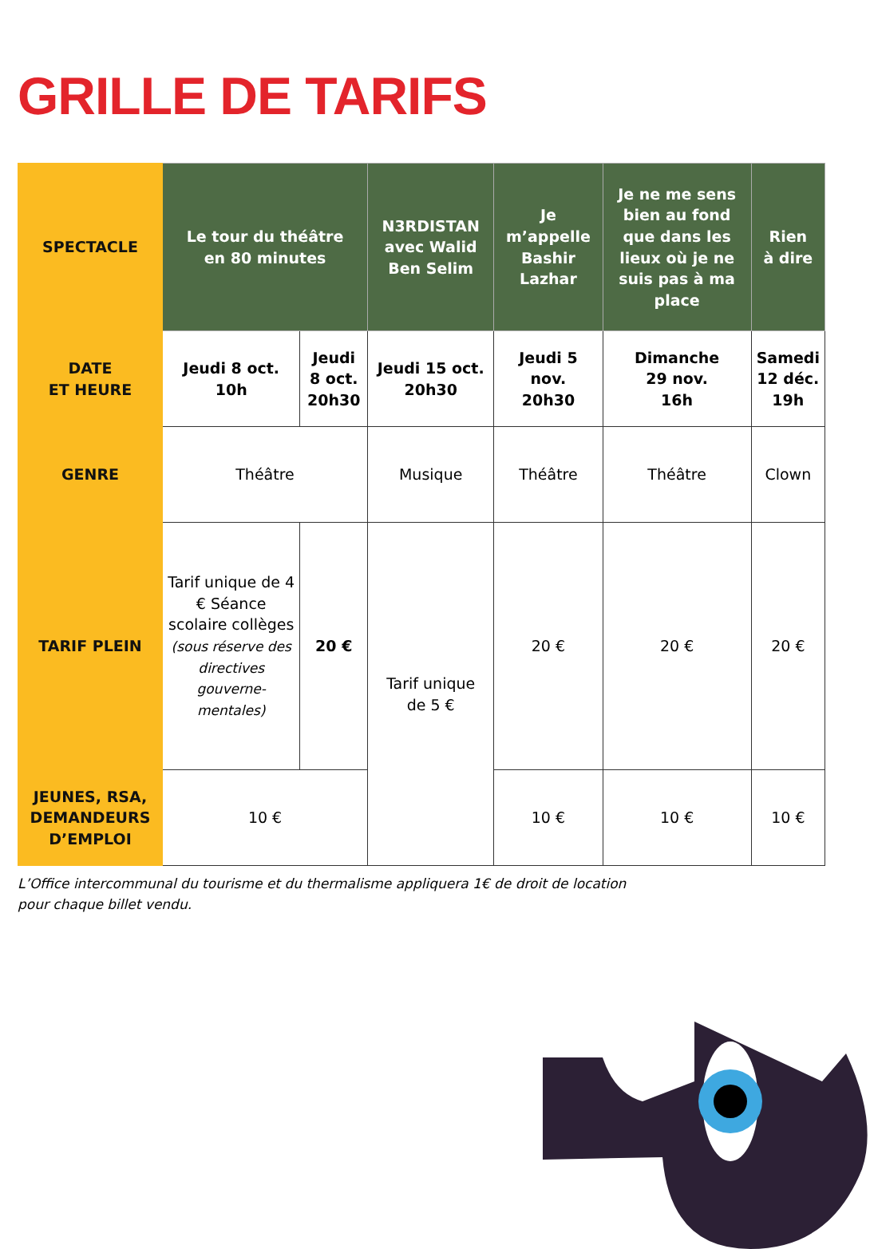GRILLE DE TARIFS
| SPECTACLE | Le tour du théâtre en 80 minutes | | N3RDISTAN avec Walid Ben Selim | Je m’appelle Bashir Lazhar | Je ne me sens bien au fond que dans les lieux où je ne suis pas à ma place | Rien à dire |
| --- | --- | --- | --- | --- | --- | --- |
| DATE ET HEURE | Jeudi 8 oct. 10h | Jeudi 8 oct. 20h30 | Jeudi 15 oct. 20h30 | Jeudi 5 nov. 20h30 | Dimanche 29 nov. 16h | Samedi 12 déc. 19h |
| GENRE | Théâtre | | Musique | Théâtre | Théâtre | Clown |
| TARIF PLEIN | Tarif unique de 4 € Séance scolaire collèges (sous réserve des directives gouverne-mentales) | 20 € | Tarif unique de 5 € | 20 € | 20 € | 20 € |
| JEUNES, RSA, DEMANDEURS D’EMPLOI | 10 € | | | 10 € | 10 € | 10 € |
L’Office intercommunal du tourisme et du thermalisme appliquera 1€ de droit de location
pour chaque billet vendu.